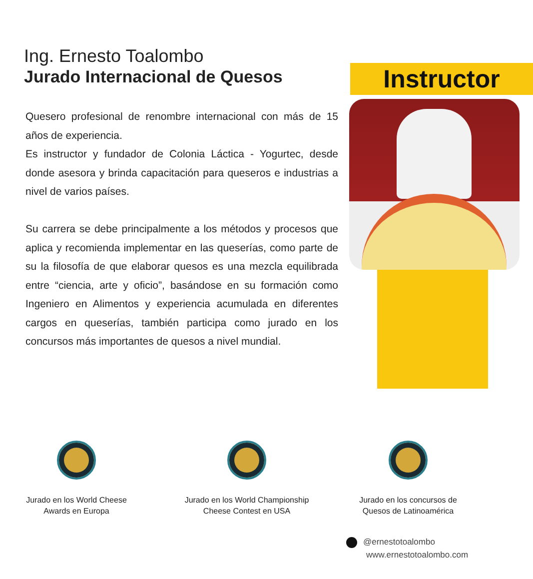Instructor
Ing. Ernesto Toalombo
Jurado Internacional de Quesos
Quesero profesional de renombre internacional con más de 15 años de experiencia.
Es instructor y fundador de Colonia Láctica - Yogurtec, desde donde asesora y brinda capacitación para queseros e industrias a nivel de varios países.
Su carrera se debe principalmente a los métodos y procesos que aplica y recomienda implementar en las queserías, como parte de su la filosofía de que elaborar quesos es una mezcla equilibrada entre “ciencia, arte y oficio”, basándose en su formación como Ingeniero en Alimentos y experiencia acumulada en diferentes cargos en queserías, también participa como jurado en los concursos más importantes de quesos a nivel mundial.
Jurado en los World Cheese
Awards en Europa
Jurado en los World Championship
Cheese Contest en USA
Jurado en los concursos de
Quesos de Latinoamérica
@ernestotoalombo
www.ernestotoalombo.com